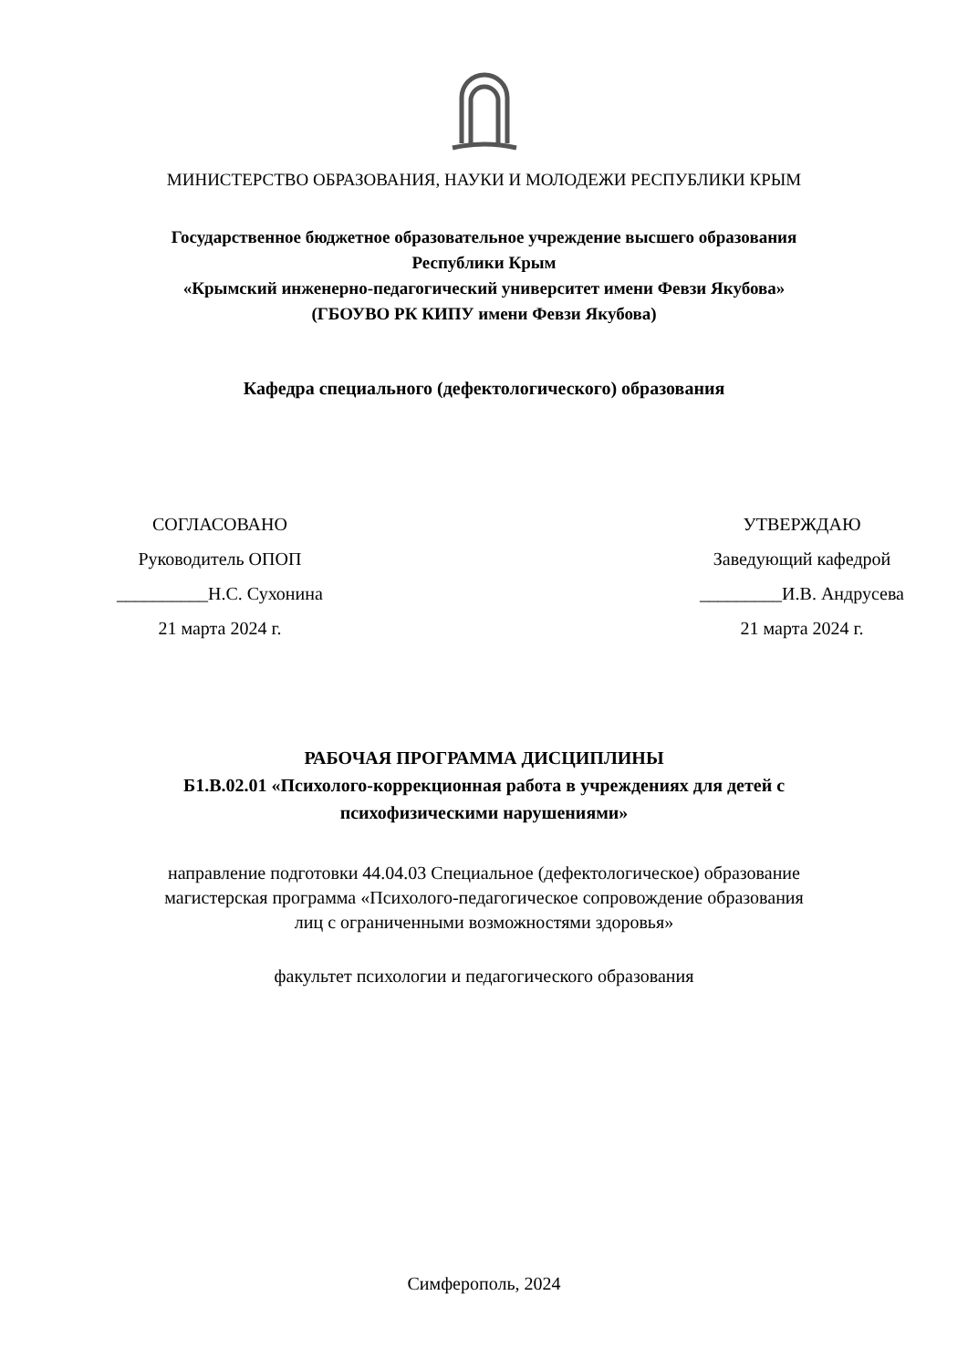МИНИСТЕРСТВО ОБРАЗОВАНИЯ, НАУКИ И МОЛОДЕЖИ РЕСПУБЛИКИ КРЫМ
Государственное бюджетное образовательное учреждение высшего образования
Республики Крым
«Крымский инженерно-педагогический университет имени Февзи Якубова»
(ГБОУВО РК КИПУ имени Февзи Якубова)
Кафедра специального (дефектологического) образования
СОГЛАСОВАНО
Руководитель ОПОП
__________Н.С. Сухонина
21 марта 2024 г.
УТВЕРЖДАЮ
Заведующий кафедрой
_________И.В. Андрусева
21 марта 2024 г.
РАБОЧАЯ ПРОГРАММА ДИСЦИПЛИНЫ
Б1.В.02.01 «Психолого-коррекционная работа в учреждениях для детей с
психофизическими нарушениями»
направление подготовки 44.04.03 Специальное (дефектологическое) образование
магистерская программа «Психолого-педагогическое сопровождение образования
лиц с ограниченными возможностями здоровья»
факультет психологии и педагогического образования
Симферополь, 2024